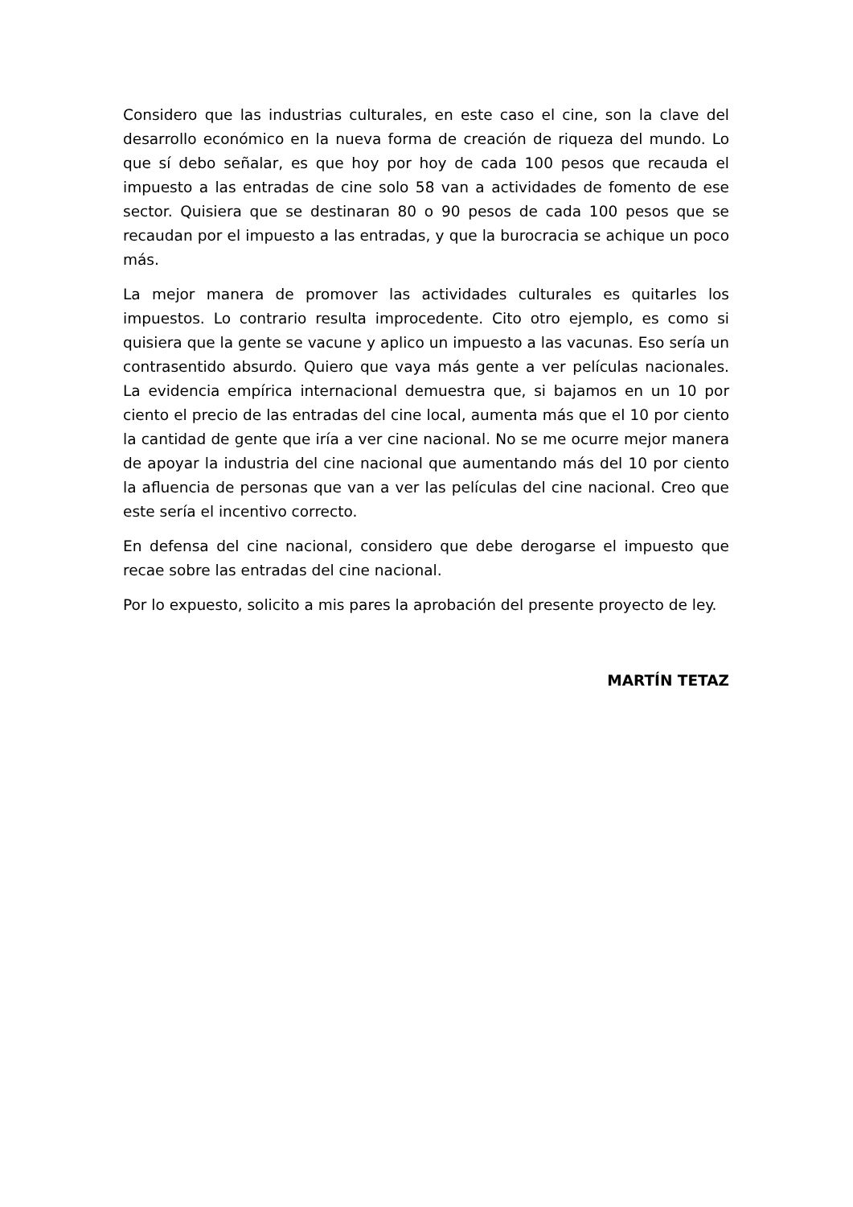Considero que las industrias culturales, en este caso el cine, son la clave del desarrollo económico en la nueva forma de creación de riqueza del mundo. Lo que sí debo señalar, es que hoy por hoy de cada 100 pesos que recauda el impuesto a las entradas de cine solo 58 van a actividades de fomento de ese sector. Quisiera que se destinaran 80 o 90 pesos de cada 100 pesos que se recaudan por el impuesto a las entradas, y que la burocracia se achique un poco más.
La mejor manera de promover las actividades culturales es quitarles los impuestos. Lo contrario resulta improcedente. Cito otro ejemplo, es como si quisiera que la gente se vacune y aplico un impuesto a las vacunas. Eso sería un contrasentido absurdo. Quiero que vaya más gente a ver películas nacionales. La evidencia empírica internacional demuestra que, si bajamos en un 10 por ciento el precio de las entradas del cine local, aumenta más que el 10 por ciento la cantidad de gente que iría a ver cine nacional. No se me ocurre mejor manera de apoyar la industria del cine nacional que aumentando más del 10 por ciento la afluencia de personas que van a ver las películas del cine nacional. Creo que este sería el incentivo correcto.
En defensa del cine nacional, considero que debe derogarse el impuesto que recae sobre las entradas del cine nacional.
Por lo expuesto, solicito a mis pares la aprobación del presente proyecto de ley.
MARTÍN TETAZ